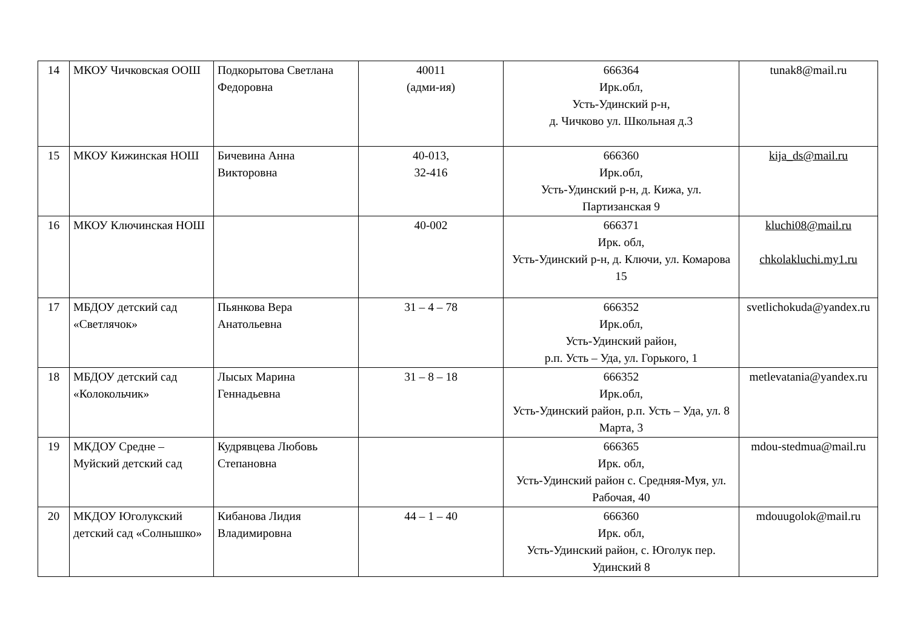| 14 | МКОУ Чичковская ООШ | Подкорытова Светлана Федоровна | 40011 (адми-ия) | 666364 Ирк.обл, Усть-Удинский р-н, д. Чичково ул. Школьная д.3 | tunak8@mail.ru |
| 15 | МКОУ Кижинская НОШ | Бичевина Анна Викторовна | 40-013, 32-416 | 666360 Ирк.обл, Усть-Удинский р-н, д. Кижа, ул. Партизанская 9 | kija_ds@mail.ru |
| 16 | МКОУ Ключинская НОШ | | 40-002 | 666371 Ирк. обл, Усть-Удинский р-н, д. Ключи, ул. Комарова 15 | kluchi08@mail.ru chkolakluchi.my1.ru |
| 17 | МБДОУ детский сад «Светлячок» | Пьянкова Вера Анатольевна | 31 – 4 – 78 | 666352 Ирк.обл, Усть-Удинский район, р.п. Усть – Уда, ул. Горького, 1 | svetlichokuda@yandex.ru |
| 18 | МБДОУ детский сад «Колокольчик» | Лысых Марина Геннадьевна | 31 – 8 – 18 | 666352 Ирк.обл, Усть-Удинский район, р.п. Усть – Уда, ул. 8 Марта, 3 | metlevatania@yandex.ru |
| 19 | МКДОУ Средне – Муйский детский сад | Кудрявцева Любовь Степановна | | 666365 Ирк. обл, Усть-Удинский район с. Средняя-Муя, ул. Рабочая, 40 | mdou-stedmua@mail.ru |
| 20 | МКДОУ Юголукский детский сад «Солнышко» | Кибанова Лидия Владимировна | 44 – 1 – 40 | 666360 Ирк. обл, Усть-Удинский район, с. Юголук пер. Удинский 8 | mdouugolok@mail.ru |